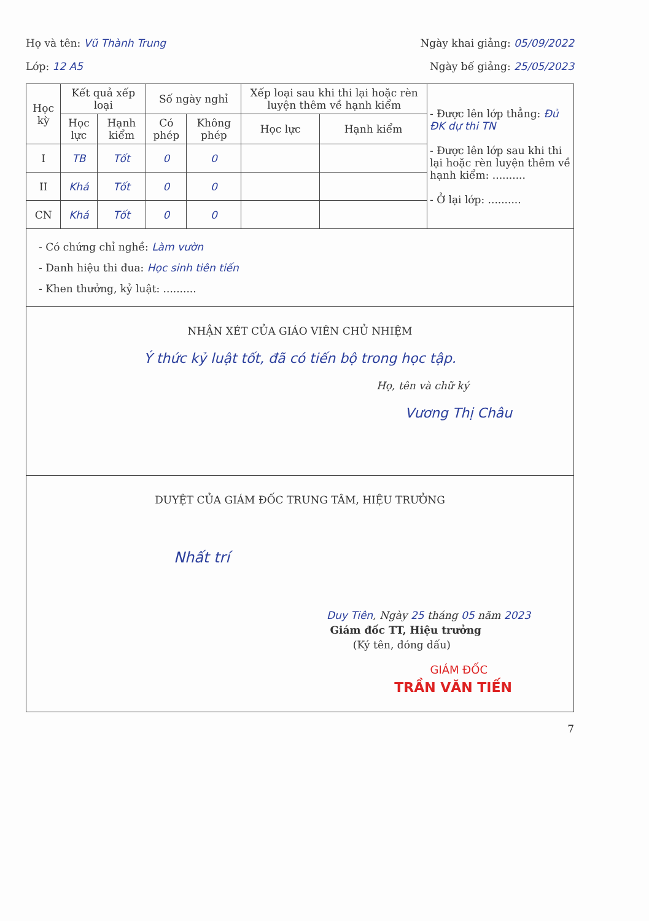Họ và tên: Vũ Thành Trung Ngày khai giảng: 05/09/2022
Lớp: 12 A5 Ngày bế giảng: 25/05/2023
| Học kỳ | Kết quả xếp loại | | Số ngày nghỉ | | Xếp loại sau khi thi lại hoặc rèn luyện thêm về hạnh kiểm | | - Được lên lớp thẳng: Đủ ĐK dự thi TN - Được lên lớp sau khi thi lại hoặc rèn luyện thêm về hạnh kiểm: .......... - Ở lại lớp: .......... |
| | Học lực | Hạnh kiểm | Có phép | Không phép | Học lực | Hạnh kiểm | |
| I | TB | Tốt | 0 | 0 | | | |
| II | Khá | Tốt | 0 | 0 | | | |
| CN | Khá | Tốt | 0 | 0 | | | |
- Có chứng chỉ nghề: Làm vườn
- Danh hiệu thi đua: Học sinh tiên tiến
- Khen thưởng, kỷ luật: ..........
NHẬN XÉT CỦA GIÁO VIÊN CHỦ NHIỆM
Ý thức kỷ luật tốt, đã có tiến bộ trong học tập.
Họ, tên và chữ ký
Vương Thị Châu
DUYỆT CỦA GIÁM ĐỐC TRUNG TÂM, HIỆU TRƯỞNG
Nhất trí
Duy Tiên, Ngày 25 tháng 05 năm 2023
Giám đốc TT, Hiệu trưởng
(Ký tên, đóng dấu)
GIÁM ĐỐC
TRẦN VĂN TIẾN
7